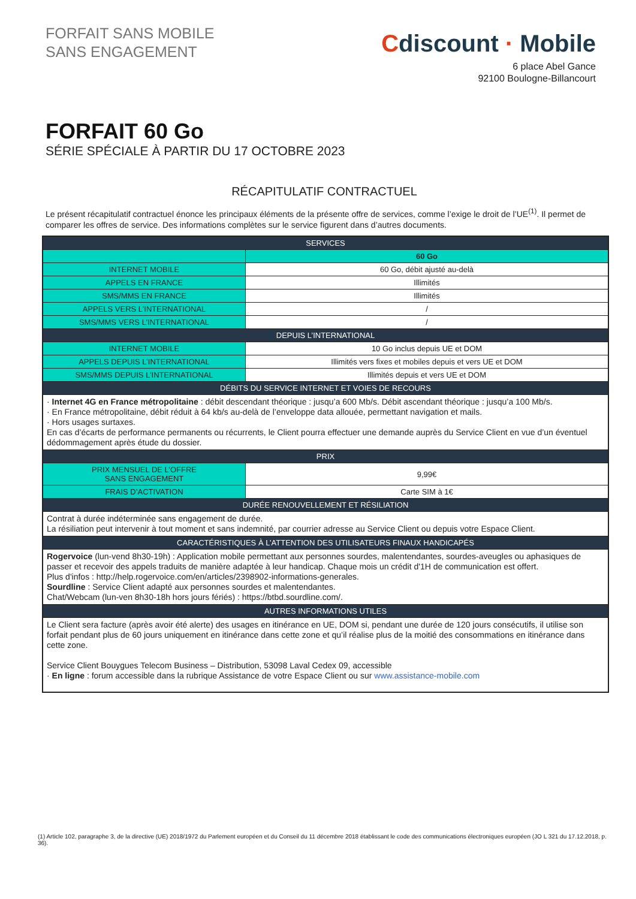FORFAIT SANS MOBILE
SANS ENGAGEMENT
Cdiscount · Mobile
6 place Abel Gance
92100 Boulogne-Billancourt
FORFAIT 60 Go
SÉRIE SPÉCIALE À PARTIR DU 17 OCTOBRE 2023
RÉCAPITULATIF CONTRACTUEL
Le présent récapitulatif contractuel énonce les principaux éléments de la présente offre de services, comme l’exige le droit de l’UE<sup>(1)</sup>. Il permet de comparer les offres de service. Des informations complètes sur le service figurent dans d’autres documents.
| SERVICES | |
| --- | --- |
| | 60 Go |
| INTERNET MOBILE | 60 Go, débit ajusté au-delà |
| APPELS EN FRANCE | Illimités |
| SMS/MMS EN FRANCE | Illimités |
| APPELS VERS L’INTERNATIONAL | / |
| SMS/MMS VERS L’INTERNATIONAL | / |
| DEPUIS L’INTERNATIONAL | |
| INTERNET MOBILE | 10 Go inclus depuis UE et DOM |
| APPELS DEPUIS L’INTERNATIONAL | Illimités vers fixes et mobiles depuis et vers UE et DOM |
| SMS/MMS DEPUIS L’INTERNATIONAL | Illimités depuis et vers UE et DOM |
| DÉBITS DU SERVICE INTERNET ET VOIES DE RECOURS | |
| · Internet 4G en France métropolitaine : débit descendant théorique : jusqu’a 600 Mb/s. Débit ascendant théorique : jusqu’a 100 Mb/s. · En France métropolitaine, débit réduit à 64 kb/s au-delà de l’enveloppe data allouée, permettant navigation et mails. · Hors usages surtaxes. En cas d’écarts de performance permanents ou récurrents, le Client pourra effectuer une demande auprès du Service Client en vue d’un éventuel dédommagement après étude du dossier. | |
| PRIX | |
| PRIX MENSUEL DE L’OFFRE SANS ENGAGEMENT | 9,99€ |
| FRAIS D’ACTIVATION | Carte SIM à 1€ |
| DURÉE RENOUVELLEMENT ET RÉSILIATION | |
| Contrat à durée indéterminée sans engagement de durée. La résiliation peut intervenir à tout moment et sans indemnité, par courrier adresse au Service Client ou depuis votre Espace Client. | |
| CARACTÉRISTIQUES À L’ATTENTION DES UTILISATEURS FINAUX HANDICAPÉS | |
| Rogervoice (lun-vend 8h30-19h) : Application mobile permettant aux personnes sourdes, malentendantes, sourdes-aveugles ou aphasiques de passer et recevoir des appels traduits de manière adaptée à leur handicap. Chaque mois un crédit d'1H de communication est offert. Plus d'infos : http://help.rogervoice.com/en/articles/2398902-informations-generales. Sourdline : Service Client adapté aux personnes sourdes et malentendantes. Chat/Webcam (lun-ven 8h30-18h hors jours fériés) : https://btbd.sourdline.com/. | |
| AUTRES INFORMATIONS UTILES | |
| Le Client sera facture (après avoir été alerte) des usages en itinérance en UE, DOM si, pendant une durée de 120 jours consécutifs, il utilise son forfait pendant plus de 60 jours uniquement en itinérance dans cette zone et qu’il réalise plus de la moitié des consommations en itinérance dans cette zone. Service Client Bouygues Telecom Business – Distribution, 53098 Laval Cedex 09, accessible · En ligne : forum accessible dans la rubrique Assistance de votre Espace Client ou sur www.assistance-mobile.com | |
(1) Article 102, paragraphe 3, de la directive (UE) 2018/1972 du Parlement européen et du Conseil du 11 décembre 2018 établissant le code des communications électroniques européen (JO L 321 du 17.12.2018, p. 36).